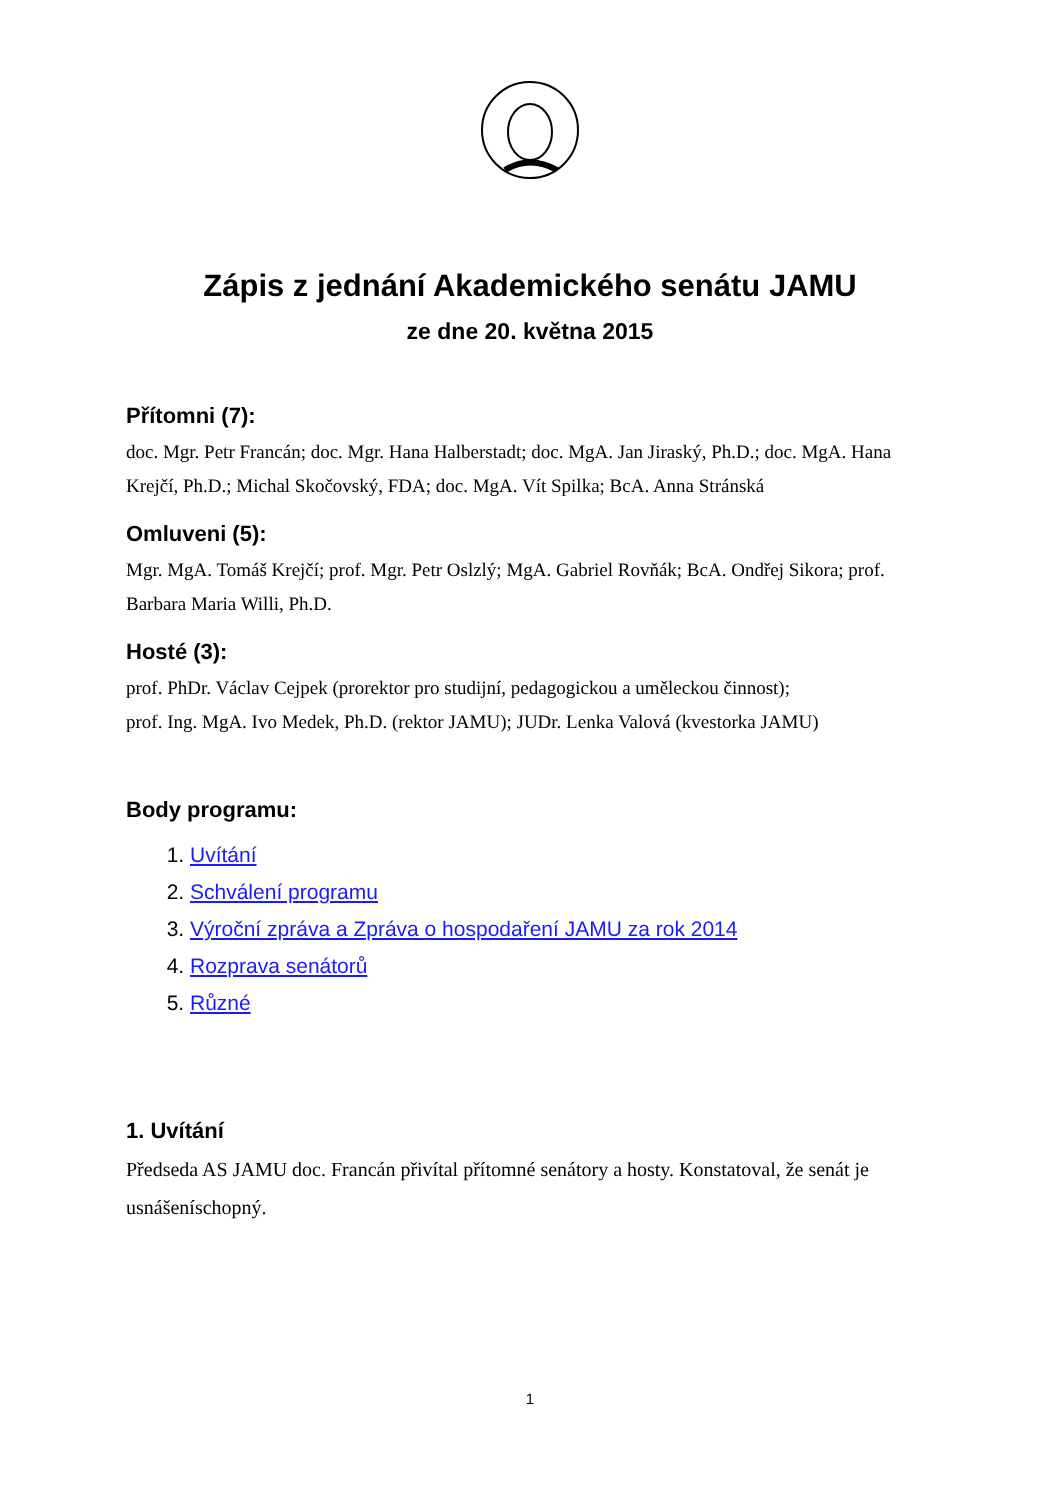Zápis z jednání Akademického senátu JAMU
ze dne 20. května 2015
Přítomni (7):
doc. Mgr. Petr Francán; doc. Mgr. Hana Halberstadt; doc. MgA. Jan Jiraský, Ph.D.; doc. MgA. Hana Krejčí, Ph.D.; Michal Skočovský, FDA; doc. MgA. Vít Spilka; BcA. Anna Stránská
Omluveni (5):
Mgr. MgA. Tomáš Krejčí; prof. Mgr. Petr Oslzlý; MgA. Gabriel Rovňák; BcA. Ondřej Sikora; prof. Barbara Maria Willi, Ph.D.
Hosté (3):
prof. PhDr. Václav Cejpek (prorektor pro studijní, pedagogickou a uměleckou činnost);
prof. Ing. MgA. Ivo Medek, Ph.D. (rektor JAMU); JUDr. Lenka Valová (kvestorka JAMU)
Body programu:
1. Uvítání
2. Schválení programu
3. Výroční zpráva a Zpráva o hospodaření JAMU za rok 2014
4. Rozprava senátorů
5. Různé
1. Uvítání
Předseda AS JAMU doc. Francán přivítal přítomné senátory a hosty. Konstatoval, že senát je usnášeníschopný.
1